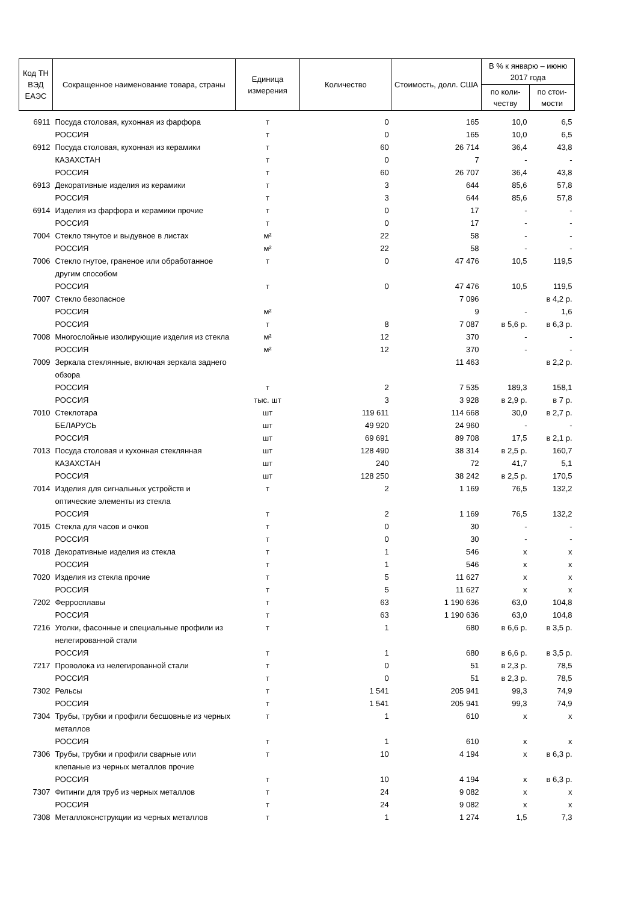| Код ТН ВЭД ЕАЭС | Сокращенное наименование товара, страны | Единица измерения | Количество | Стоимость, долл. США | В % к январю – июню 2017 года | |
| --- | --- | --- | --- | --- | --- | --- |
| | | | | | по коли-честву | по стои-мости |
| 6911 | Посуда столовая, кухонная из фарфора | т | 0 | 165 | 10,0 | 6,5 |
| | РОССИЯ | т | 0 | 165 | 10,0 | 6,5 |
| 6912 | Посуда столовая, кухонная из керамики | т | 60 | 26 714 | 36,4 | 43,8 |
| | КАЗАХСТАН | т | 0 | 7 | - | - |
| | РОССИЯ | т | 60 | 26 707 | 36,4 | 43,8 |
| 6913 | Декоративные изделия из керамики | т | 3 | 644 | 85,6 | 57,8 |
| | РОССИЯ | т | 3 | 644 | 85,6 | 57,8 |
| 6914 | Изделия из фарфора и керамики прочие | т | 0 | 17 | - | - |
| | РОССИЯ | т | 0 | 17 | - | - |
| 7004 | Стекло тянутое и выдувное в листах | м² | 22 | 58 | - | - |
| | РОССИЯ | м² | 22 | 58 | - | - |
| 7006 | Стекло гнутое, граненое или обработанное другим способом | т | 0 | 47 476 | 10,5 | 119,5 |
| | РОССИЯ | т | 0 | 47 476 | 10,5 | 119,5 |
| 7007 | Стекло безопасное | | | 7 096 | | в 4,2 р. |
| | РОССИЯ | м² | | 9 | - | 1,6 |
| | РОССИЯ | т | 8 | 7 087 | в 5,6 р. | в 6,3 р. |
| 7008 | Многослойные изолирующие изделия из стекла | м² | 12 | 370 | - | - |
| | РОССИЯ | м² | 12 | 370 | - | - |
| 7009 | Зеркала стеклянные, включая зеркала заднего обзора | | | 11 463 | | в 2,2 р. |
| | РОССИЯ | т | 2 | 7 535 | 189,3 | 158,1 |
| | РОССИЯ | тыс. шт | 3 | 3 928 | в 2,9 р. | в 7 р. |
| 7010 | Стеклотара | шт | 119 611 | 114 668 | 30,0 | в 2,7 р. |
| | БЕЛАРУСЬ | шт | 49 920 | 24 960 | - | - |
| | РОССИЯ | шт | 69 691 | 89 708 | 17,5 | в 2,1 р. |
| 7013 | Посуда столовая и кухонная стеклянная | шт | 128 490 | 38 314 | в 2,5 р. | 160,7 |
| | КАЗАХСТАН | шт | 240 | 72 | 41,7 | 5,1 |
| | РОССИЯ | шт | 128 250 | 38 242 | в 2,5 р. | 170,5 |
| 7014 | Изделия для сигнальных устройств и оптические элементы из стекла | т | 2 | 1 169 | 76,5 | 132,2 |
| | РОССИЯ | т | 2 | 1 169 | 76,5 | 132,2 |
| 7015 | Стекла для часов и очков | т | 0 | 30 | - | - |
| | РОССИЯ | т | 0 | 30 | - | - |
| 7018 | Декоративные изделия из стекла | т | 1 | 546 | х | х |
| | РОССИЯ | т | 1 | 546 | х | х |
| 7020 | Изделия из стекла прочие | т | 5 | 11 627 | х | х |
| | РОССИЯ | т | 5 | 11 627 | х | х |
| 7202 | Ферросплавы | т | 63 | 1 190 636 | 63,0 | 104,8 |
| | РОССИЯ | т | 63 | 1 190 636 | 63,0 | 104,8 |
| 7216 | Уголки, фасонные и специальные профили из нелегированной стали | т | 1 | 680 | в 6,6 р. | в 3,5 р. |
| | РОССИЯ | т | 1 | 680 | в 6,6 р. | в 3,5 р. |
| 7217 | Проволока из нелегированной стали | т | 0 | 51 | в 2,3 р. | 78,5 |
| | РОССИЯ | т | 0 | 51 | в 2,3 р. | 78,5 |
| 7302 | Рельсы | т | 1 541 | 205 941 | 99,3 | 74,9 |
| | РОССИЯ | т | 1 541 | 205 941 | 99,3 | 74,9 |
| 7304 | Трубы, трубки и профили бесшовные из черных металлов | т | 1 | 610 | х | х |
| | РОССИЯ | т | 1 | 610 | х | х |
| 7306 | Трубы, трубки и профили сварные или клепаные из черных металлов прочие | т | 10 | 4 194 | х | в 6,3 р. |
| | РОССИЯ | т | 10 | 4 194 | х | в 6,3 р. |
| 7307 | Фитинги для труб из черных металлов | т | 24 | 9 082 | х | х |
| | РОССИЯ | т | 24 | 9 082 | х | х |
| 7308 | Металлоконструкции из черных металлов | т | 1 | 1 274 | 1,5 | 7,3 |